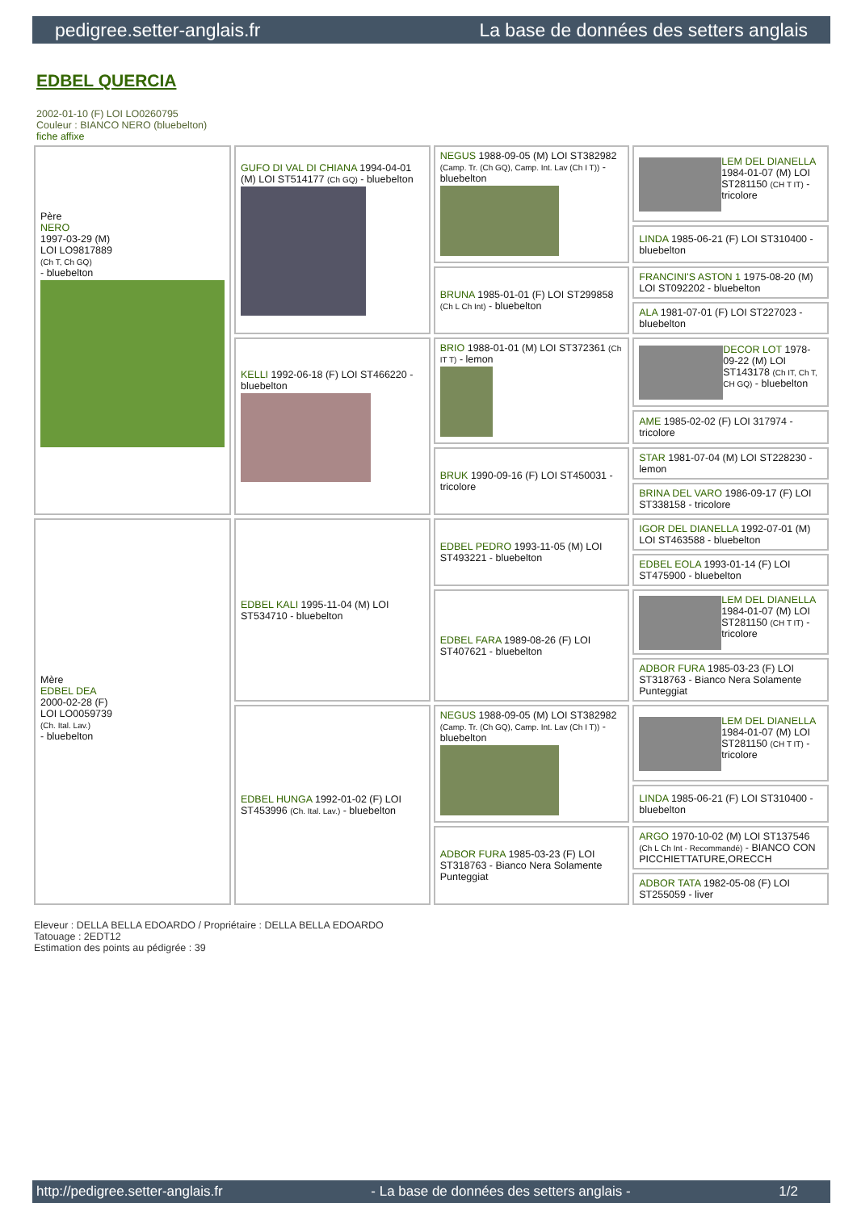pedigree.setter-anglais.fr La base de données des setters anglais
EDBEL QUERCIA
2002-01-10 (F) LOI LO0260795
Couleur : BIANCO NERO (bluebelton)
fiche affixe
| Père NERO 1997-03-29 (M) LOI LO9817889 (Ch T, Ch GQ) - bluebelton | GUFO DI VAL DI CHIANA 1994-04-01 (M) LOI ST514177 (Ch GQ) - bluebelton | NEGUS 1988-09-05 (M) LOI ST382982 (Camp. Tr. (Ch GQ), Camp. Int. Lav (Ch I T)) - bluebelton | LEM DEL DIANELLA 1984-01-07 (M) LOI ST281150 (CH T IT) - tricolore |
| | | | LINDA 1985-06-21 (F) LOI ST310400 - bluebelton |
| | | BRUNA 1985-01-01 (F) LOI ST299858 (Ch L Ch Int) - bluebelton | FRANCINI'S ASTON 1 1975-08-20 (M) LOI ST092202 - bluebelton |
| | | | ALA 1981-07-01 (F) LOI ST227023 - bluebelton |
| | KELLI 1992-06-18 (F) LOI ST466220 - bluebelton | BRIO 1988-01-01 (M) LOI ST372361 (Ch IT T) - lemon | DECOR LOT 1978-09-22 (M) LOI ST143178 (Ch IT, Ch T, CH GQ) - bluebelton |
| | | | AME 1985-02-02 (F) LOI 317974 - tricolore |
| | | BRUK 1990-09-16 (F) LOI ST450031 - tricolore | STAR 1981-07-04 (M) LOI ST228230 - lemon |
| | | | BRINA DEL VARO 1986-09-17 (F) LOI ST338158 - tricolore |
| Mère EDBEL DEA 2000-02-28 (F) LOI LO0059739 (Ch. Ital. Lav.) - bluebelton | EDBEL KALI 1995-11-04 (M) LOI ST534710 - bluebelton | EDBEL PEDRO 1993-11-05 (M) LOI ST493221 - bluebelton | IGOR DEL DIANELLA 1992-07-01 (M) LOI ST463588 - bluebelton |
| | | | EDBEL EOLA 1993-01-14 (F) LOI ST475900 - bluebelton |
| | | EDBEL FARA 1989-08-26 (F) LOI ST407621 - bluebelton | LEM DEL DIANELLA 1984-01-07 (M) LOI ST281150 (CH T IT) - tricolore |
| | | | ADBOR FURA 1985-03-23 (F) LOI ST318763 - Bianco Nera Solamente Punteggiat |
| | EDBEL HUNGA 1992-01-02 (F) LOI ST453996 (Ch. Ital. Lav.) - bluebelton | NEGUS 1988-09-05 (M) LOI ST382982 (Camp. Tr. (Ch GQ), Camp. Int. Lav (Ch I T)) - bluebelton | LEM DEL DIANELLA 1984-01-07 (M) LOI ST281150 (CH T IT) - tricolore |
| | | | LINDA 1985-06-21 (F) LOI ST310400 - bluebelton |
| | | ADBOR FURA 1985-03-23 (F) LOI ST318763 - Bianco Nera Solamente Punteggiat | ARGO 1970-10-02 (M) LOI ST137546 (Ch L Ch Int - Recommandé) - BIANCO CON PICCHIETTATURE,ORECCH |
| | | | ADBOR TATA 1982-05-08 (F) LOI ST255059 - liver |
Eleveur : DELLA BELLA EDOARDO / Propriétaire : DELLA BELLA EDOARDO
Tatouage : 2EDT12
Estimation des points au pédigrée : 39
http://pedigree.setter-anglais.fr - La base de données des setters anglais - 1/2